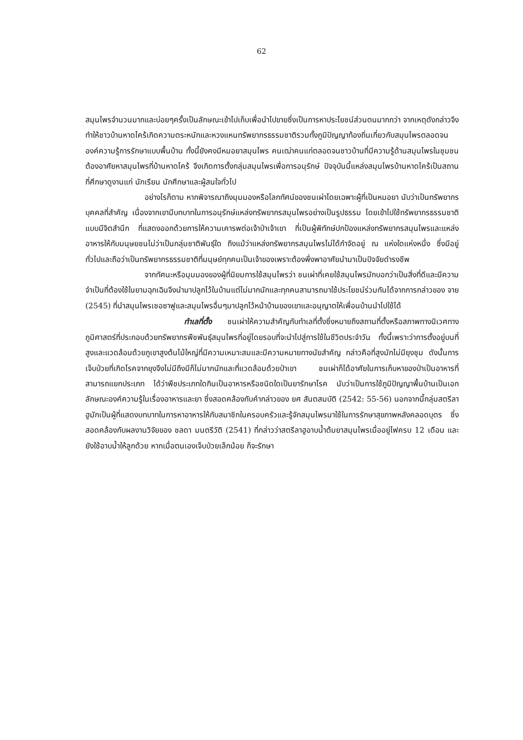62
สมุนไพรจำนวนมากและบ่อยๆครั้งเป็นลักษณะเข้าไปเก็บเพื่อนำไปขายซึ่งเป็นการหาประโยชน์ส่วนตนมากกว่า จากเหตุดังกล่าวจึงทำให้ชาวบ้านหาดไคร้เกิดความตระหนักและหวงแหนทรัพยากรธรรมชาติรวมทั้งภูมิปัญญาท้องถิ่นเกี่ยวกับสมุนไพรตลอดจนองค์ความรู้การรักษาแบบพื้นบ้าน ทั้งนี้ยังคงมีหมอยาสมุนไพร คนเฒ่าคนแก่ตลอดจนชาวบ้านที่มีความรู้ด้านสมุนไพรในชุมชน ต้องอาศัยหาสมุนไพรที่บ้านหาดไคร้ จึงเกิดการตั้งกลุ่มสมุนไพรเพื่อการอนุรักษ์ ปัจจุบันนี้แหล่งสมุนไพรบ้านหาดไคร้เป็นสถานที่ศึกษาดูงานแก่ นักเรียน นักศึกษาและผู้สนใจทั่วไป
อย่างไรก็ตาม หากพิจารณาถึงมุมมองหรือโลกทัศน์ของชนเผ่าโดยเฉพาะผู้ที่เป็นหมอยา นับว่าเป็นทรัพยากรบุคคลที่สำคัญ เนื่องจากเขามีบทบาทในการอนุรักษ์แหล่งทรัพยากรสมุนไพรอย่างเป็นรูปธรรม โดยเข้าไปใช้ทรัพยากรธรรมชาติแบบมีจิตสำนึก ที่แสดงออกด้วยการให้ความเคารพต่อเจ้าป่าเจ้าเขา ที่เป็นผู้พิทักษ์ปกป้องแหล่งทรัพยากรสมุนไพรและแหล่งอาหารให้กับมนุษยชนไม่ว่าเป็นกลุ่มชาติพันธุ์ใด ถึงแม้ว่าแหล่งทรัพยากรสมุนไพรไม่ได้กำจัดอยู่ ณ แห่งใดแห่งหนึ่ง ซึ่งมีอยู่ทั่วไปและถือว่าเป็นทรัพยากรธรรมชาติที่มนุษย์ทุกคนเป็นเจ้าของเพราะต้องพึ่งพาอาศัยนำมาเป็นปัจจัยดำรงชีพ
จากทัศนะหรือมุมมองของผู้ที่นิยมการใช้สมุนไพรว่า ชนเผ่าที่เคยใช้สมุนไพรมักบอกว่าเป็นสิ่งที่ดีและมีความจำเป็นที่ต้องใช้ในยามฉุกเฉินจึงนำมาปลูกไว้ในบ้านแต่ไม่มากนักและทุกคนสามารถมาใช้ประโยชน์ร่วมกันได้จากการกล่าวของ จาย (2545) ที่นำสมุนไพรเซอซาฟูและสมุนไพรอื่นๆมาปลูกไว้หน้าบ้านของเขาและอนุญาตให้เพื่อนบ้านนำไปใช้ได้
ทำเลที่ตั้ง ชนเผ่าให้ความสำคัญกับทำเลที่ตั้งซึ่งหมายถึงสถานที่ตั้งหรือสภาพทางนิเวศทางภูมิศาสตร์ที่ประกอบด้วยทรัพยากรพืชพันธุ์สมุนไพรที่อยู่โดยรอบที่จะนำไปสู่การใช้ในชีวิตประจำวัน ทั้งนี้เพราะว่าการตั้งอยู่บนที่สูงและแวดล้อมด้วยภูเขาสูงต้นไม้ใหญ่ที่มีความเหมาะสมและมีความหมายทางนัยสำคัญ กล่าวคือที่สูงมักไม่มียุงชุม ดังนั้นการเจ็บป่วยที่เกิดโรคจากยุงจึงไม่มีถึงมีก็ไม่มากนักและที่แวดล้อมด้วยป่าเขา ชนเผ่าก็ได้อาศัยในการเก็บหาของป่าเป็นอาหารที่สามารถแยกประเภท ได้ว่าพืชประเภทใดกินเป็นอาหารหรือชนิดใดเป็นยารักษาโรค นับว่าเป็นการใช้ภูมิปัญญาพื้นบ้านเป็นเอกลักษณะองค์ความรู้ในเรื่องอาหารและยา ซึ่งสอดคล้องกับคำกล่าวของ ยศ สันตสมบัติ (2542: 55-56) นอกจากนี้กลุ่มสตรีลาฮูมักเป็นผู้ที่แสดงบทบาทในการหาอาหารให้กับสมาชิกในครอบครัวและรู้จักสมุนไพรมาใช้ในการรักษาสุขภาพหลังคลอดบุตร ซึ่งสอดคล้องกับผลงานวิจัยของ ชลดา มนตรีวัติ (2541) ที่กล่าวว่าสตรีลาฮูอาบน้ำต้มยาสมุนไพรเมื่ออยู่ไฟครบ 12 เดือน และยังใช้อาบน้ำให้ลูกด้วย หากเมื่อตนเองเจ็บป่วยเล็กน้อย ก็จะรักษา